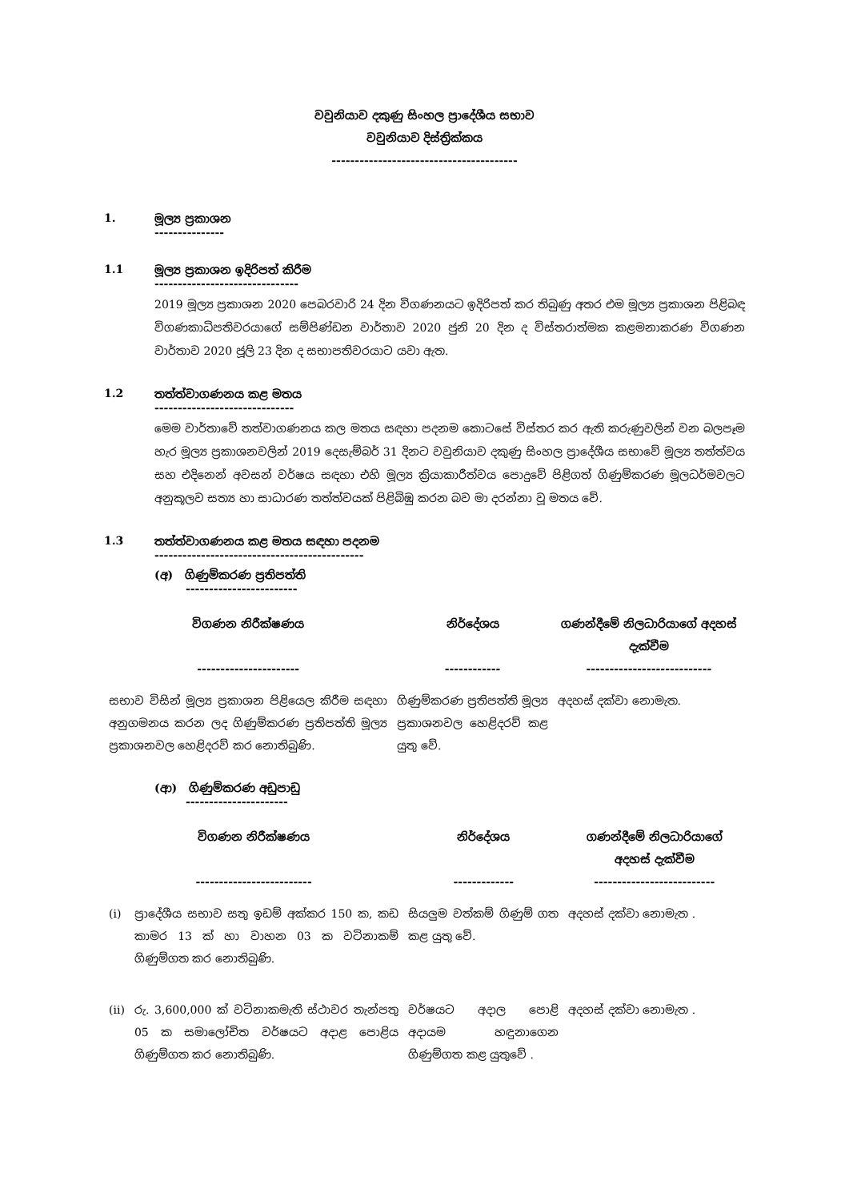වවුනියාව දකුණු සිංහල ප්‍රාදේශීය සභාව
වවුනියාව දිස්ත්‍රික්කය
----------------------------------------
1. මූල්‍ය ප්‍රකාශන
---------------
1.1 මූල්‍ය ප්‍රකාශන ඉදිරිපත් කිරීම
-------------------------------
2019 මූල්‍ය ප්‍රකාශන 2020 පෙබරවාරි 24 දින විගණනයට ඉදිරිපත් කර තිබුණු අතර එම මූල්‍ය ප්‍රකාශන පිළිබඳ විගණකාධිපතිවරයාගේ සම්පිණ්ඩන වාර්තාව 2020 ජුනි 20 දින ද විස්තරාත්මක කළමනාකරණ විගණන වාර්තාව 2020 ජූලි 23 දින ද සභාපතිවරයාට යවා ඇත.
1.2 තත්ත්වාගණනය කළ මතය
------------------------------
මෙම වාර්තාවේ තත්වාගණනය කල මතය සඳහා පදනම කොටසේ විස්තර කර ඇති කරුණුවලින් වන බලපෑම හැර මූල්‍ය ප්‍රකාශනවලින් 2019 දෙසැම්බර් 31 දිනට වවුනියාව දකුණු සිංහල ප්‍රාදේශීය සභාවේ මූල්‍ය තත්ත්වය සහ එදිනෙන් අවසන් වර්ෂය සඳහා එහි මූල්‍ය ක්‍රියාකාරීත්වය පොදුවේ පිළිගත් ගිණුම්කරණ මූලධර්මවලට අනුකූලව සත්‍ය හා සාධාරණ තත්ත්වයක් පිළිබිඹු කරන බව මා දරන්නා වූ මතය වේ.
1.3 තත්ත්වාගණනය කළ මතය සඳහා පදනම
---------------------------------------------
(අ) ගිණුම්කරණ ප්‍රතිපත්ති
------------------------
| විගණන නිරීක්ෂණය ---------------------- | නිර්දේශය ------------ | ගණන්දීමේ නිලධාරියාගේ අදහස් දැක්වීම --------------------------- |
| --- | --- | --- |
| සභාව විසින් මූල්‍ය ප්‍රකාශන පිළියෙල කිරීම සඳහා අනුගමනය කරන ලද ගිණුම්කරණ ප්‍රතිපත්ති මූල්‍ය ප්‍රකාශනවල හෙළිදරව් කර නොතිබුණි. | ගිණුම්කරණ ප්‍රතිපත්ති මූල්‍ය ප්‍රකාශනවල හෙළිදරව් කළ යුතු වේ. | අදහස් දක්වා නොමැත. |
(ආ) ගිණුම්කරණ අඩුපාඩු
----------------------
| විගණන නිරීක්ෂණය ------------------------- | | නිර්දේශය ------------- | ගණන්දීමේ නිලධාරියාගේ අදහස් දැක්වීම -------------------------- |
| --- | --- | --- | --- |
| (i) | ප්‍රාදේශීය සභාව සතු ඉඩම් අක්කර 150 ක, කඩ කාමර 13 ක් හා වාහන 03 ක වටිනාකම් ගිණුම්ගත කර නොතිබුණි. | සියලුම වත්කම් ගිණුම් ගත කළ යුතු වේ. | අදහස් දක්වා නොමැත . |
| (ii) | රු. 3,600,000 ක් වටිනාකමැති ස්ථාවර තැන්පතු 05 ක සමාලෝචිත වර්ෂයට අදාළ පොළිය ගිණුම්ගත කර නොතිබුණි. | වර්ෂයට අදාල පොළි අදායම හඳුනාගෙන ගිණුම්ගත කළ යුතුවේ . | අදහස් දක්වා නොමැත . |